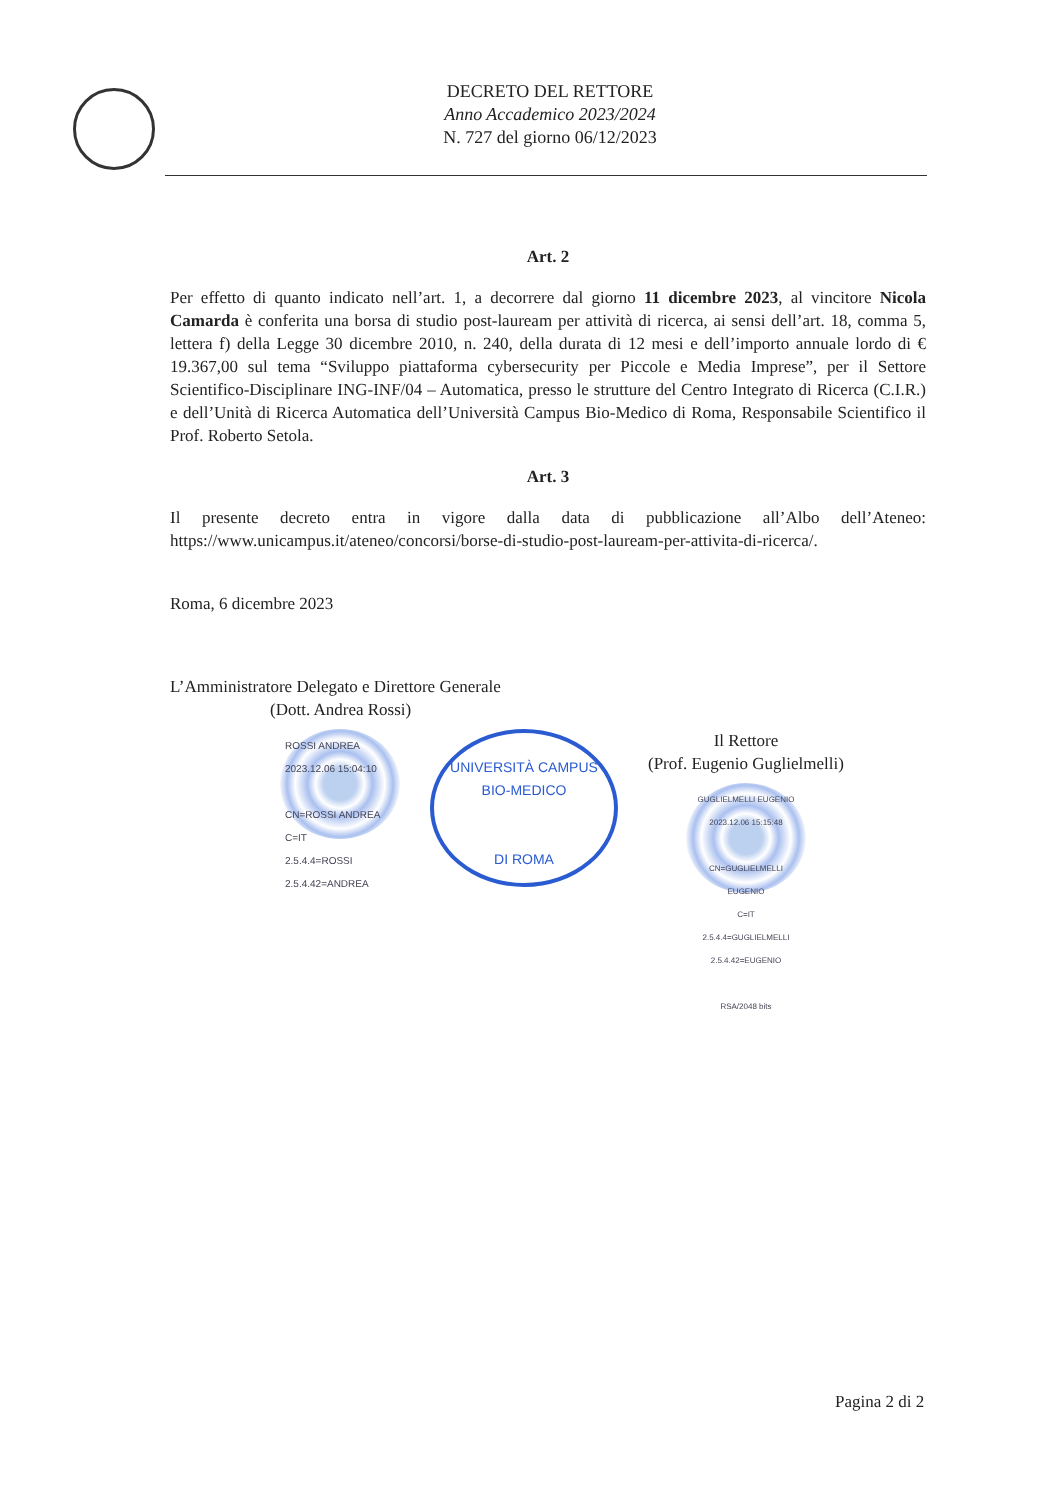DECRETO DEL RETTORE
Anno Accademico 2023/2024
N. 727 del giorno 06/12/2023
Art. 2
Per effetto di quanto indicato nell’art. 1, a decorrere dal giorno 11 dicembre 2023, al vincitore Nicola Camarda è conferita una borsa di studio post-lauream per attività di ricerca, ai sensi dell’art. 18, comma 5, lettera f) della Legge 30 dicembre 2010, n. 240, della durata di 12 mesi e dell’importo annuale lordo di € 19.367,00 sul tema “Sviluppo piattaforma cybersecurity per Piccole e Media Imprese”, per il Settore Scientifico-Disciplinare ING-INF/04 – Automatica, presso le strutture del Centro Integrato di Ricerca (C.I.R.) e dell’Unità di Ricerca Automatica dell’Università Campus Bio-Medico di Roma, Responsabile Scientifico il Prof. Roberto Setola.
Art. 3
Il presente decreto entra in vigore dalla data di pubblicazione all’Albo dell’Ateneo: https://www.unicampus.it/ateneo/concorsi/borse-di-studio-post-lauream-per-attivita-di-ricerca/.
Roma, 6 dicembre 2023
L’Amministratore Delegato e Direttore Generale
(Dott. Andrea Rossi)
ROSSI ANDREA
2023.12.06 15:04:10
CN=ROSSI ANDREA
C=IT
2.5.4.4=ROSSI
2.5.4.42=ANDREA
UNIVERSITÀ CAMPUS BIO-MEDICO
DI ROMA
Il Rettore
(Prof. Eugenio Guglielmelli)
GUGLIELMELLI EUGENIO
2023.12.06 15:15:48
CN=GUGLIELMELLI EUGENIO
C=IT
2.5.4.4=GUGLIELMELLI
2.5.4.42=EUGENIO
RSA/2048 bits
Pagina 2 di 2